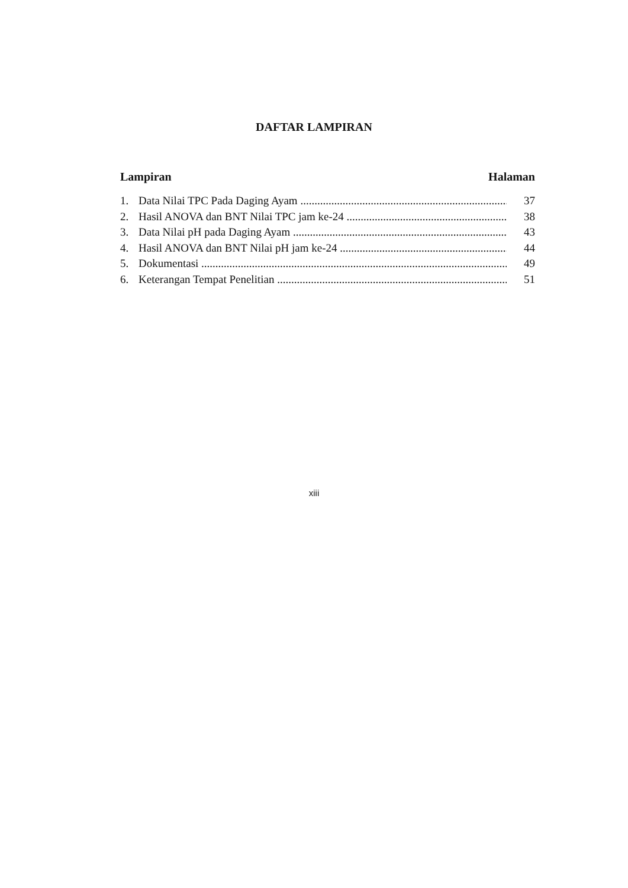DAFTAR LAMPIRAN
Lampiran Halaman
1. Data Nilai TPC Pada Daging Ayam 37
2. Hasil ANOVA dan BNT Nilai TPC jam ke-24 38
3. Data Nilai pH pada Daging Ayam 43
4. Hasil ANOVA dan BNT Nilai pH jam ke-24 44
5. Dokumentasi 49
6. Keterangan Tempat Penelitian 51
xiii